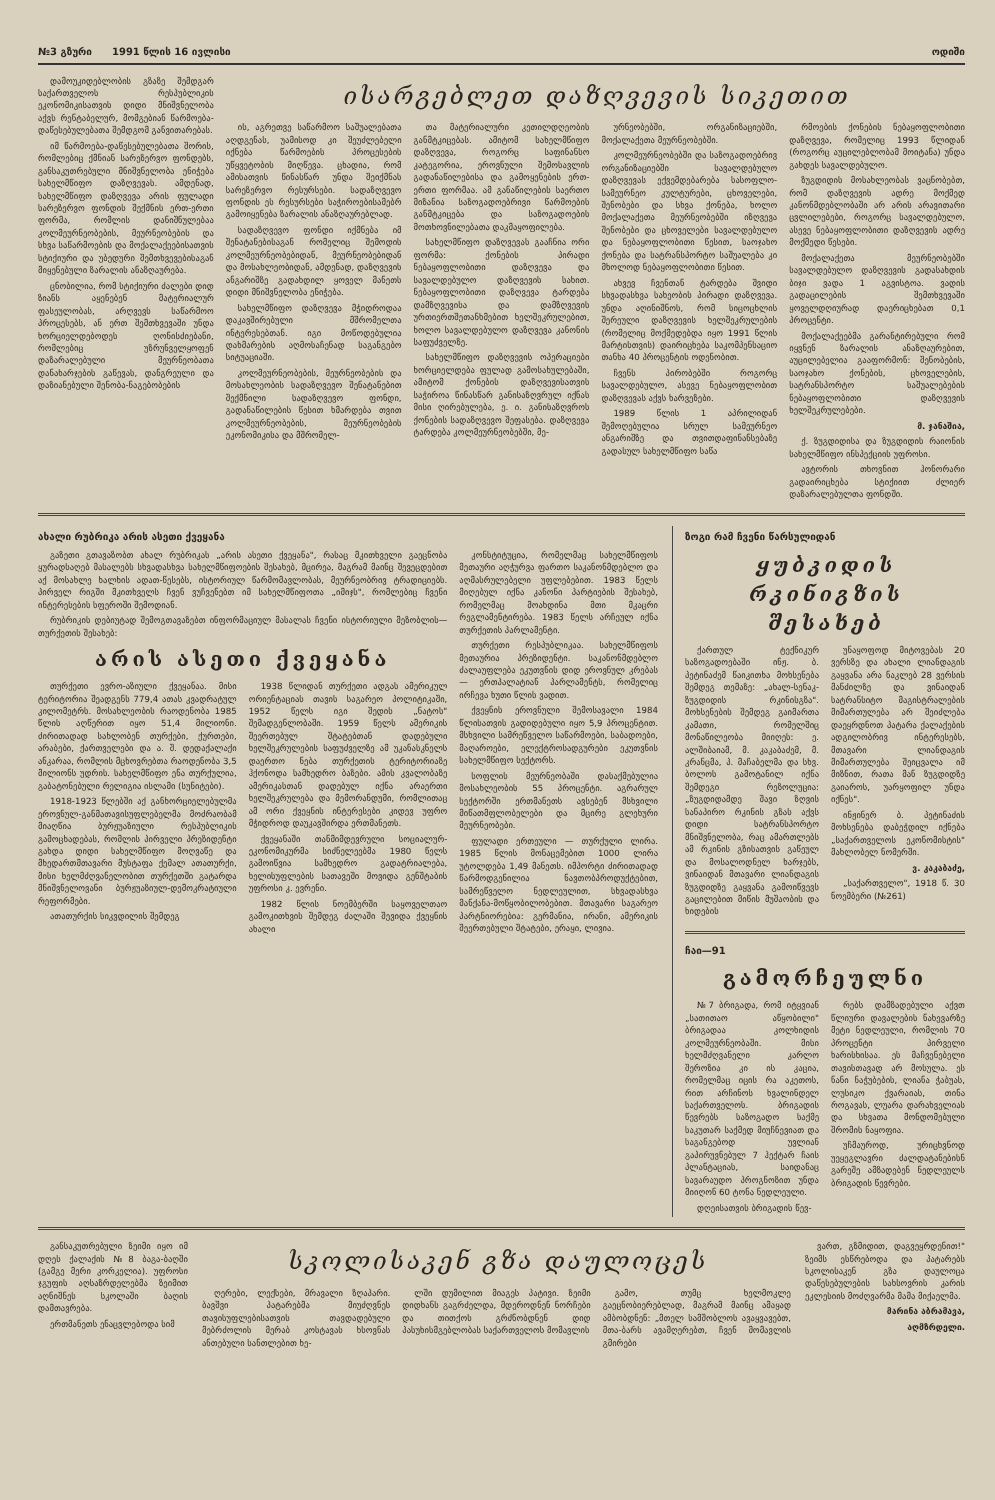№3 გზური 1991 წლის 16 ივლისი ოდიში
დამოუკიდებლობის გზაზე შემდგარ საქართველოს რესპუბლიკის ეკონომიკისათვის დიდი მნიშვნელობა აქვს რენტაბელურ, მომგებიან წარმოება-დაწესებულებათა შემდგომ განვითარებას.
იმ წარმოება-დაწესებულებათა შორის, რომლებიც ქმნიან სარეზერვო ფონდებს, განსაკუთრებული მნიშვნელობა ენიჭება სახელმწიფო დაზღვევას. ამდენად, სახელმწიფო დაზღვევა არის ფულადი სარეზერვო ფონდის შექმნის ერთ-ერთი ფორმა, რომლის დანიშნულებაა კოლმეურნეობების, მეურნეობების და სხვა საწარმოების და მოქალაქეებისათვის სტიქიური და უბედური შემთხვევებისაგან მიყენებული ზარალის ანაზღაურება.
ცნობილია, რომ სტიქიური ძალები დიდ ზიანს აყენებენ მატერიალურ ფასეულობას, არღვევს საწარმოო პროცესებს, ან ერთ შემთხვევაში უნდა ხორციელდებოდეს ღონისძიებანი, რომლებიც უზრუნველყოფენ დაზარალებული მეურნეობათა დანახარჯების გაწევას, დანგრეული და დაზიანებული შენობა-ნაგებობების
ისარგებლეთ დაზღვევის სიკეთით
ის, აგრეთვე საწარმოო საშუალებათა აღდგენას, უამისოდ კი შეუძლებელი იქნება წარმოების პროცესების უწყვეტობის მიღწევა. ცხადია, რომ ამისათვის წინასწარ უნდა შეიქმნას სარეზერვო რესურსები. სადაზღვევო ფონდის ეს რესურსები საჭიროებისამებრ გამოიყენება ზარალის ანაზღაურებლად.
სადაზღვევო ფონდი იქმნება იმ შენატანებისაგან რომელიც შემოდის კოლმეურნეობებიდან, მეურნეობებიდან და მოსახლეობიდან, ამდენად, დაზღვევის ანგარიშზე გადახდილ ყოველ მანეთს დიდი მნიშვნელობა ენიჭება.
სახელმწიფო დაზღვევა მჭიდროდაა დაკავშირებული მშრომელთა ინტერესებთან. იგი მოწოდებულია დახმარების აღმოსაჩენად საგანგებო სიტუაციაში.
კოლმეურნეობების, მეურნეობების და მოსახლეობის სადაზღვევო შენატანებით შექმნილი სადაზღვევო ფონდი, გადანაწილების წესით ხმარდება თვით კოლმეურნეობების, მეურნეობების ეკონომიკისა და მშრომელ-
თა მატერიალური კეთილდღეობის განმტკიცებას. ამიტომ სახელმწიფო დაზღვევა, როგორც საფინანსო კატეგორია, ეროვნული შემოსავლის გადანაწილებისა და გამოყენების ერთ-ერთი ფორმაა. ამ განაწილების საერთო მიზანია საზოგადოებრივი წარმოების განმტკიცება და საზოგადოების მოთხოვნილებათა დაკმაყოფილება.
სახელმწიფო დაზღვევას გააჩნია ორი ფორმა: ქონების პირადი ნებაყოფლობითი დაზღვევა და სავალდებულო დაზღვევის სახით. ნებაყოფლობითი დაზღვევა ტარდება დამზღვევისა და დამზღვევის ურთიერთშეთანხმებით ხელშეკრულებით, ხოლო სავალდებულო დაზღვევა კანონის საფუძველზე.
სახელმწიფო დაზღვევის ოპერაციები ხორციელდება ფულად გამოსახულებაში, ამიტომ ქონების დაზღვევისათვის საჭიროა წინასწარ განისაზღვრულ იქნას მისი ღირებულება, ე. ი. განისაზღვროს ქონების სადაზღვევო შეფასება. დაზღვევა ტარდება კოლმეურნეობებში, მე-
ურნეობებში, ორგანიზაციებში, მოქალაქეთა მეურნეობებში.
კოლმეურნეობებში და საზოგადოებრივ ორგანიზაციებში სავალდებულო დაზღვევას ექვემდებარება სასოფლო-სამეურნეო კულტურები, ცხოველები, შენობები და სხვა ქონება, ხოლო მოქალაქეთა მეურნეობებში იზღვევა შენობები და ცხოველები სავალდებულო და ნებაყოფლობითი წესით, საოჯახო ქონება და სატრანსპორტო საშუალება კი მხოლოდ ნებაყოფლობითი წესით.
ახვევ ჩვენთან ტარდება შვიდი სხვადასხვა სახეობის პირადი დაზღვევა. უნდა აღინიშნოს, რომ სიცოცხლის შერეული დაზღვევის ხელშეკრულების (რომელიც მოქმედებდა იყო 1991 წლის მარტისთვის) დაირიცხება საკომპენსაციო თანხა 40 პროცენტის ოდენობით.
ჩვენს პირობებში როგორც სავალდებულო, ასევე ნებაყოფლობით დაზღვევას აქვს ხარვეზები.
1989 წლის 1 აპრილიდან შემოღებულია სრულ სამეურნეო ანგარიშზე და თვითდაფინანსებაზე გადასულ სახელმწიფო საწა
რმოების ქონების ნებაყოფლობითი დაზღვევა, რომელიც 1993 წლიდან (როგორც აუცილებლობამ მოიტანა) უნდა გახდეს სავალდებულო.
ზუგდიდის მოსახლეობას ვაცნობებთ, რომ დაზღვევის ადრე მოქმედ კანონმდებლობაში არ არის არავითარი ცვლილებები, როგორც სავალდებულო, ასევე ნებაყოფლობითი დაზღვევის ადრე მოქმედი წესები.
მოქალაქეთა მეურნეობებში სავალდებულო დაზღვევის გადასახდის ბიჯი ვადა 1 აგვისტოა. ვადის გადაცილების შემთხვევაში ყოველდღიურად დაერიცხებათ 0,1 პროცენტი.
მოქალაქეებმა გარანტირებული რომ იყვნენ ზარალის ანაზღაურებით, აუცილებელია გააფორმონ: შენობების, საოჯახო ქონების, ცხოველების, სატრანსპორტო საშუალებების ნებაყოფლობითი დაზღვევის ხელშეკრულებები.
მ. ჯანაშია,
ქ. ზუგდიდისა და ზუგდიდის რაიონის სახელმწიფო ინსპექციის უფროსი.
ავტორის თხოვნით ჰონორარი გადაირიცხება სტიქიით ძლიერ დაზარალებულთა ფონდში.
ახალი რუბრიკა არის ასეთი ქვეყანა
გაზეთი გთავაზობთ ახალ რუბრიკას „არის ასეთი ქვეყანა", რასაც მკითხველი გაეცნობა ყურადსაღებ მასალებს სხვადასხვა სახელმწიფოების შესახებ, მცირეა, მაგრამ მაინც შევეცდებით აქ მოსახლე ხალხის ადათ-წესებს, ისტორიულ წარმომავლობას, მეურნეობრივ ტრადიციებს. პირველ რიგში მკითხველს ჩვენ ვუჩვენებთ იმ სახელმწიფოთა „იმიჯს", რომლებიც ჩვენი ინტერესების სფეროში შემოდიან.
რუბრიკის დებიუტად შემოგთავაზებთ ინფორმაციულ მასალას ჩვენი ისტორიული მეზობლის—თურქეთის შესახებ:
არის ასეთი ქვეყანა
თურქეთი ევრო-აზიული ქვეყანაა. მისი ტერიტორია შეადგენს 779,4 ათას კვადრატულ კილომეტრს. მოსახლეობის რაოდენობა 1985 წლის აღწერით იყო 51,4 მილიონი. ძირითადად სახლობენ თურქები, ქურთები, არაბები, ქართველები და ა. შ. დედაქალაქი ანკარაა, რომლის მცხოვრებთა რაოდენობა 3,5 მილიონს უდრის. სახელმწიფო ენა თურქულია, გაბატონებული რელიგია ისლამი (სუნიტები).
1918-1923 წლებში აქ განხორციელებულმა ეროვნულ-განმათავისუფლებელმა მოძრაობამ მიაღწია ბურჟუაზიული რესპუბლიკის გამოცხადებას, რომლის პირველი პრეზიდენტი გახდა დიდი სახელმწიფო მოღვაწე და მხედართმთავარი მუსტაფა ქემალ ათათურქი, მისი ხელმძღვანელობით თურქეთში გატარდა მნიშვნელოვანი ბურჟუაზიულ-დემოკრატიული რეფორმები.
ათათურქის სიკვდილის შემდეგ
1938 წლიდან თურქეთი ადგას ამერიკულ ორიენტაციას თავის საგარეო პოლიტიკაში, 1952 წელს იგი შედის „ნატოს" შემადგენლობაში. 1959 წელს ამერიკის შეერთებულ შტატებთან დადებული ხელშეკრულების საფუძველზე ამ უკანასკნელს დაერთო ნება თურქეთის ტერიტორიაზე ჰქონოდა სამხედრო ბაზები. ამის კვალობაზე ამერიკასთან დადებულ იქნა არაერთი ხელშეკრულება და მემორანდუმი, რომლითაც ამ ორი ქვეყნის ინტერესები კიდევ უფრო მჭიდროდ დაუკავშირდა ერთმანეთს.
ქვეყანაში თანმიმდევრული სოციალურ-ეკონომიკურმა სიძნელეებმა 1980 წელს გამოიწვია სამხედრო გადატრიალება, ხელისუფლების სათავეში მოვიდა გენშტაბის უფროსი კ. ევრენი.
1982 წლის ნოემბერში საყოველთაო გამოკითხვის შემდეგ ძალაში შევიდა ქვეყნის ახალი
კონსტიტუცია, რომელმაც სახელმწიფოს მეთაური აღჭურვა ფართო საკანონმდებლო და აღმასრულებელი უფლებებით. 1983 წელს მიღებულ იქნა კანონი პარტიების შესახებ, რომელმაც მოახდინა მთი მკაცრი რეგლამენტირება. 1983 წელს არჩეულ იქნა თურქეთის პარლამენტი.
თურქეთი რესპუბლიკაა. სახელმწიფოს მეთაურია პრეზიდენტი. საკანონმდებლო ძალაუფლება ეკუთვნის დიდ ეროვნულ კრებას — ერთპალატიან პარლამენტს, რომელიც ირჩევა ხუთი წლის ვადით.
ქვეყნის ეროვნული შემოსავალი 1984 წლისათვის გადიდებული იყო 5,9 პროცენტით. მსხვილი სამრეწველო საწარმოები, საბადოები, მაღაროები, ელექტროსადგურები ეკუთვნის სახელმწიფო სექტორს.
სოფლის მეურნეობაში დასაქმებულია მოსახლეობის 55 პროცენტი. აგრარულ სექტორში ერთმანეთს ავსებენ მსხვილი მიწათმფლობელები და მცირე გლეხური მეურნეობები.
ფულადი ერთეული — თურქული ლირა. 1985 წლის მონაცემებით 1000 ლირა უტოლდება 1,49 მანეთს. იმპორტი ძირითადად წარმოდგენილია ნავთობპროდუქტებით, სამრეწველო ნედლეულით, სხვადასხვა მანქანა-მოწყობილობებით. მთავარი საგარეო პარტნიორებია: გერმანია, ირანი, ამერიკის შეერთებული შტატები, ერაყი, ლივია.
ზოგი რამ ჩვენი წარსულიდან
ყუბკიდის რკინიგზის შესახებ
ქართულ ტექნიკურ საზოგადოებაში ინჟ. ბ. პეტინაძემ წაიკითხა მოხსენება შემდეგ თემაზე: „ახალ-სენაკ-ზუგდიდის რკინისგზა". მოხსენების შემდეგ გაიმართა კამათი, რომელშიც მონაწილეობა მიიღეს: ე. ალშიბაიამ, მ. კაკაბაძემ, მ. კრანცმა, პ. მაჩაბელმა და სხვ. ბოლოს გამოტანილ იქნა შემდეგი რეზოლუცია: „ზუგდიდამდე შავი ზღვის სანაპირო რკინის გზას აქვს დიდი სატრანსპორტო მნიშვნელობა, რაც ამართლებს ამ რკინის გზისათვის გაწეულ და მოსალოდნელ ხარჯებს, ვინაიდან მთავარი ლიანდაგის ზუგდიდზე გაყვანა გამოიწვევს გაცილებით მიწის მუშაობის და ხიდების
უნაყოფოდ მიტოვებას 20 ვერსზე და ახალი ლიანდაგის გაყვანა არა ნაკლებ 28 ვერსის მანძილზე და ვინაიდან სატრანსიტო მაგისტრალების მიმართულება არ შეიძლება დაეყრდნოთ პატარა ქალაქების ადგილობრივ ინტერესებს, მთავარი ლიანდაგის მიმართულება შეიცვალა იმ მიზნით, რათა მან ზუგდიდზე გაიაროს, უარყოფილ უნდა იქნეს".
ინჟინერ ბ. პეტინაძის მოხსენება დაბეჭდილ იქნება „საქართველოს ეკონომისტის" მახლობელ ნომერში.
ვ. კაკაბაძე,
„საქართველო", 1918 წ. 30 ნოემბერი (№261)
ჩაი—91
გამორჩეულნი
№7 ბრიგადა, რომ იტყვიან „სათითაო აწყობილი" ბრიგადაა კოლხიდის კოლმეურნეობაში. მისი ხელმძღვანელი კარლო შეროზია კი ის კაცია, რომელმაც იცის რა აკეთოს, რით არჩინოს ხვალინდელ საქართველოს. ბრიგადის წევრებს საზოგადო საქმე საკუთარ საქმედ მიუჩნევიათ და საგანგებოდ უვლიან გაპირუვნებულ 7 ჰექტარ ჩაის პლანტაციას, საიდანაც სავარაუდო პროგნოზით უნდა მიიღონ 60 ტონა ნედლეული.
დღეისათვის ბრიგადის წევ-
რებს დამზადებული აქვთ წლიური დავალების ნახევარზე მეტი ნედლეული, რომლის 70 პროცენტი პირველი ხარისხისაა. ეს მაჩვენებელი თავისთავად არ მოსულა. ეს ნანი ნაჭუბების, ლიანა ჭაბუას, ლუსიკო ქვარაიას, თინა როგავას, ლუარა დარახველიას და სხვათა მონდომებული შრომის ნაყოფია.
უჩმაუროდ, ურიცხვნოდ უეყეგლავრი ძალდატანებისნ გარეშე ამზადებენ ნედლეულს ბრიგადის წევრები.
განსაკუთრებული ზეიმი იყო იმ დღეს ქალაქის №8 ბაგა-ბაღში (გამგე მერი კორკელია). უფროსი ჯგუფის აღსაზრდელებმა ზეიმით აღნიშნეს სკოლაში ბაღის დამთავრება.
ერთმანეთს ენაცვლებოდა სიმ
სკოლისაკენ გზა დაულოცეს
ღერები, ლექსები, მრავალი ზღაპარი. ბავშვი პატარებმა მიუძღვნეს თავისუფლებისათვის თავდადებული მებრძოლის მერაბ კოსტავას ხსოვნას ანთებული სანთლებით ხე-
ლში დუმილით მიაგეს პატივი. ზეიმი დიდხანს გაგრძელდა, მდეროდნენ ნორჩები და თითქოს გრძნობდნენ დიდ პასუხისმგებლობას საქართველოს მომავლის
გამო, თუმც ხელმოკლე გაეცნობიერებლად, მაგრამ მაინც ამაყად ამბობდნენ: „მთელ სამშობლოს ავაყვავებთ, მთა-ბარს ავამღერებთ, ჩვენ მომავლის გმირები
ვართ, გზმიდით, დაგვეყრდენით!" ზეიმს ესწრებოდა და პატარებს სკოლისაკენ გზა დაულოცა დაწესებულების სახსოვრის კარის ეკლესიის მოძღვარმა მამა მიქაელმა.
მარინა აბრამავა,
აღმზრდელი.